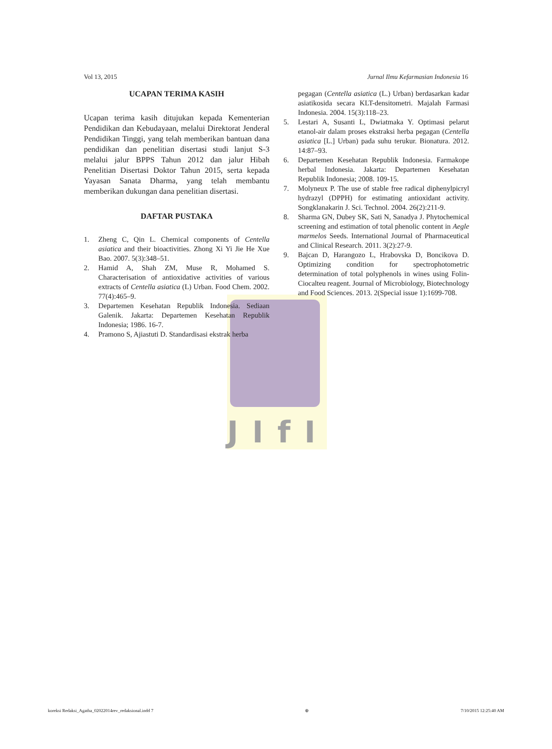JIfI
Vol 13, 2015 Jurnal Ilmu Kefarmasian Indonesia 16
UCAPAN TERIMA KASIH
Ucapan terima kasih ditujukan kepada Kementerian Pendidikan dan Kebudayaan, melalui Direktorat Jenderal Pendidikan Tinggi, yang telah memberikan bantuan dana pendidikan dan penelitian disertasi studi lanjut S-3 melalui jalur BPPS Tahun 2012 dan jalur Hibah Penelitian Disertasi Doktor Tahun 2015, serta kepada Yayasan Sanata Dharma, yang telah membantu memberikan dukungan dana penelitian disertasi.
DAFTAR PUSTAKA
1. Zheng C, Qin L. Chemical components of Centella asiatica and their bioactivities. Zhong Xi Yi Jie He Xue Bao. 2007. 5(3):348–51.
2. Hamid A, Shah ZM, Muse R, Mohamed S. Characterisation of antioxidative activities of various extracts of Centella asiatica (L) Urban. Food Chem. 2002. 77(4):465–9.
3. Departemen Kesehatan Republik Indonesia. Sediaan Galenik. Jakarta: Departemen Kesehatan Republik Indonesia; 1986. 16-7.
4. Pramono S, Ajiastuti D. Standardisasi ekstrak herba
pegagan (Centella asiatica (L.) Urban) berdasarkan kadar asiatikosida secara KLT-densitometri. Majalah Farmasi Indonesia. 2004. 15(3):118–23.
5. Lestari A, Susanti L, Dwiatmaka Y. Optimasi pelarut etanol-air dalam proses ekstraksi herba pegagan (Centella asiatica [L.] Urban) pada suhu terukur. Bionatura. 2012. 14:87–93.
6. Departemen Kesehatan Republik Indonesia. Farmakope herbal Indonesia. Jakarta: Departemen Kesehatan Republik Indonesia; 2008. 109-15.
7. Molyneux P. The use of stable free radical diphenylpicryl hydrazyl (DPPH) for estimating antioxidant activity. Songklanakarin J. Sci. Technol. 2004. 26(2):211-9.
8. Sharma GN, Dubey SK, Sati N, Sanadya J. Phytochemical screening and estimation of total phenolic content in Aegle marmelos Seeds. International Journal of Pharmaceutical and Clinical Research. 2011. 3(2):27-9.
9. Bajcan D, Harangozo L, Hrabovska D, Boncikova D. Optimizing condition for spectrophotometric determination of total polyphenols in wines using Folin-Ciocalteu reagent. Journal of Microbiology, Biotechnology and Food Sciences. 2013. 2(Special issue 1):1699-708.
koreksi Redaksi_Agatha_02022014rev_redaksional.indd 7 ⊕ 7/10/2015 12:25:40 AM